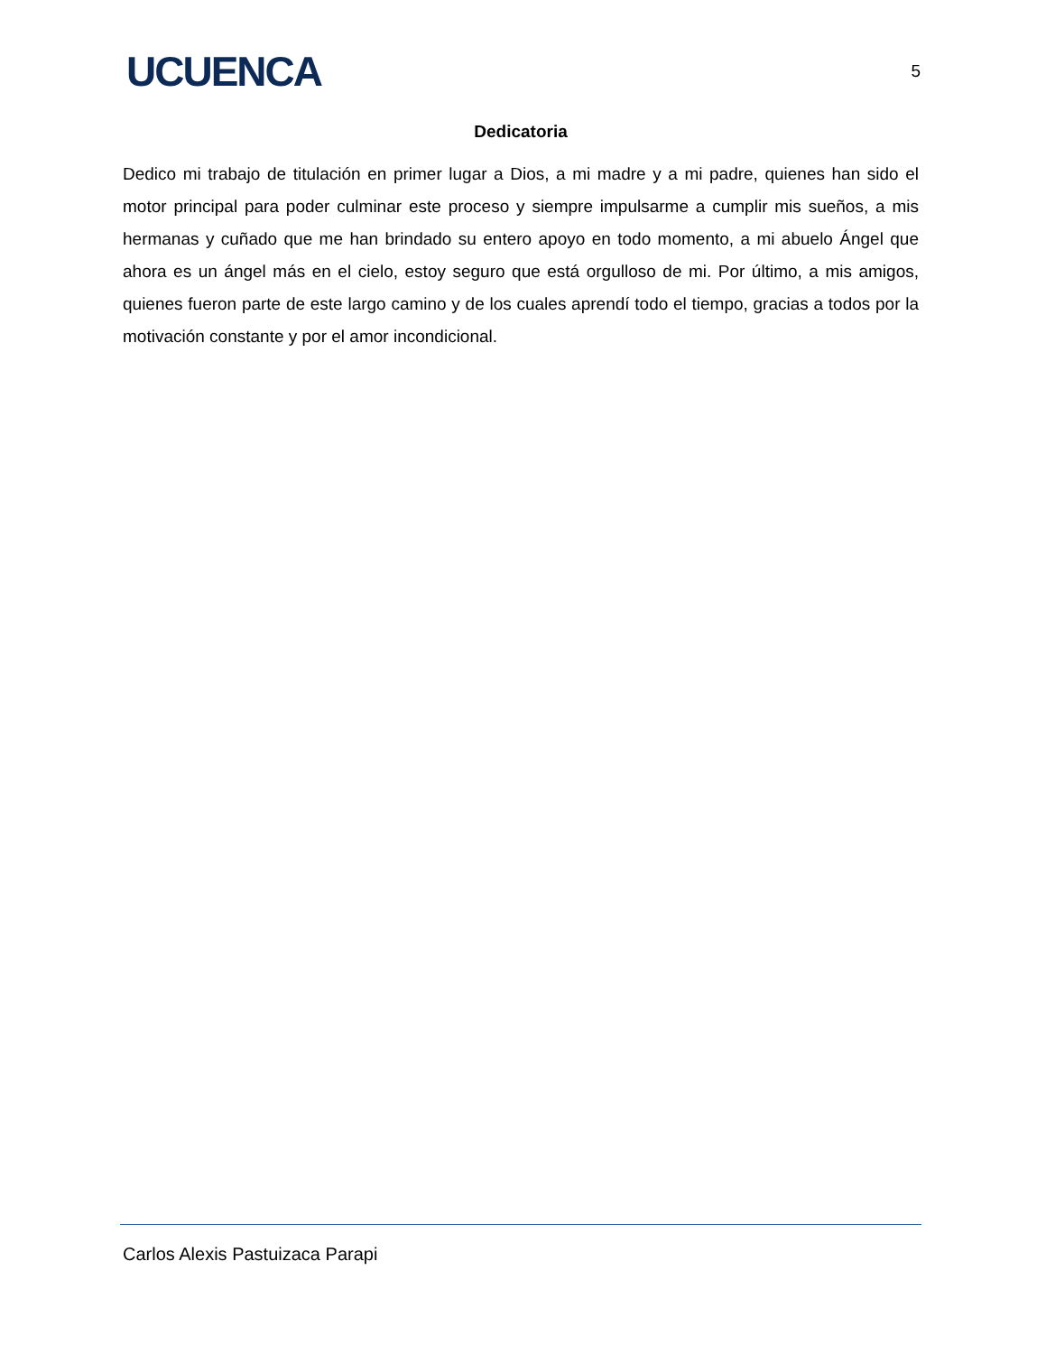UCUENCA 5
Dedicatoria
Dedico mi trabajo de titulación en primer lugar a Dios, a mi madre y a mi padre, quienes han sido el motor principal para poder culminar este proceso y siempre impulsarme a cumplir mis sueños, a mis hermanas y cuñado que me han brindado su entero apoyo en todo momento, a mi abuelo Ángel que ahora es un ángel más en el cielo, estoy seguro que está orgulloso de mi. Por último, a mis amigos, quienes fueron parte de este largo camino y de los cuales aprendí todo el tiempo, gracias a todos por la motivación constante y por el amor incondicional.
Carlos Alexis Pastuizaca Parapi